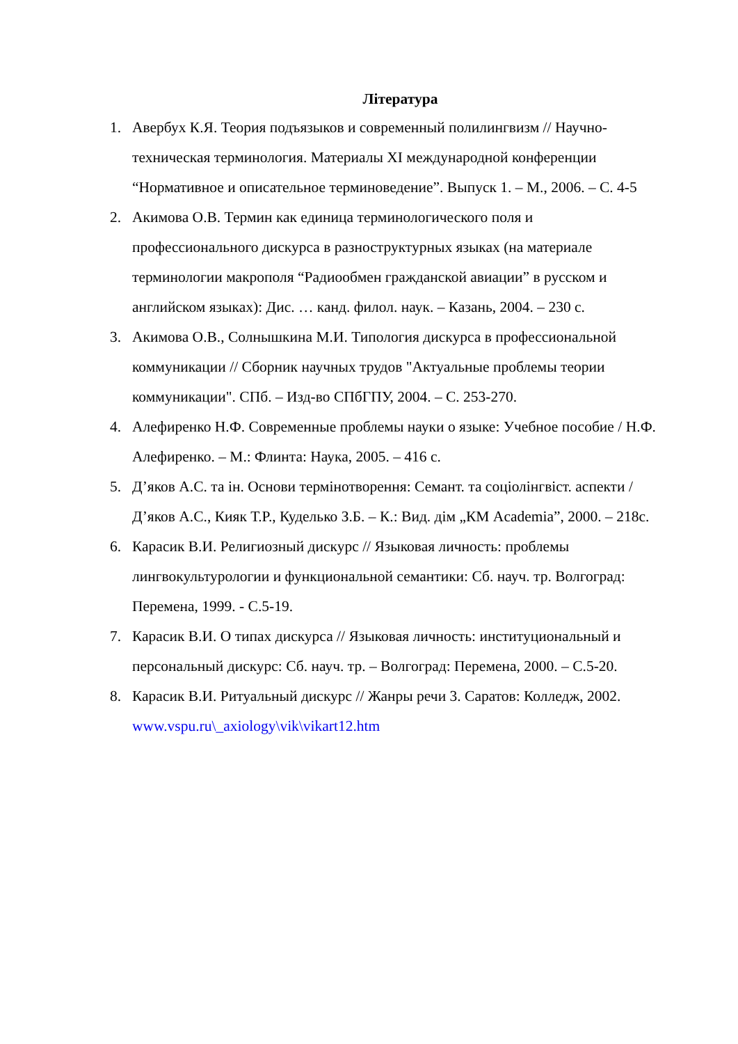Література
1. Авербух К.Я. Теория подъязыков и современный полилингвизм // Научно-техническая терминология. Материалы XI международной конференции “Нормативное и описательное терминоведение”. Выпуск 1. – М., 2006. – С. 4-5
2. Акимова О.В. Термин как единица терминологического поля и профессионального дискурса в разноструктурных языках (на материале терминологии макрополя “Радиообмен гражданской авиации” в русском и английском языках): Дис. … канд. филол. наук. – Казань, 2004. – 230 с.
3. Акимова О.В., Солнышкина М.И. Типология дискурса в профессиональной коммуникации // Сборник научных трудов "Актуальные проблемы теории коммуникации". СПб. – Изд-во СПбГПУ, 2004. – С. 253-270.
4. Алефиренко Н.Ф. Современные проблемы науки о языке: Учебное пособие / Н.Ф. Алефиренко. – М.: Флинта: Наука, 2005. – 416 с.
5. Д’яков А.С. та ін. Основи термінотворення: Семант. та соціолінгвіст. аспекти / Д’яков А.С., Кияк Т.Р., Куделько З.Б. – К.: Вид. дім „КМ Academia”, 2000. – 218с.
6. Карасик В.И. Религиозный дискурс // Языковая личность: проблемы лингвокультурологии и функциональной семантики: Сб. науч. тр. Волгоград: Перемена, 1999. - С.5-19.
7. Карасик В.И. О типах дискурса // Языковая личность: институциональный и персональный дискурс: Сб. науч. тр. – Волгоград: Перемена, 2000. – С.5-20.
8. Карасик В.И. Ритуальный дискурс // Жанры речи 3. Саратов: Колледж, 2002. www.vspu.ru\_axiology\vik\vikart12.htm